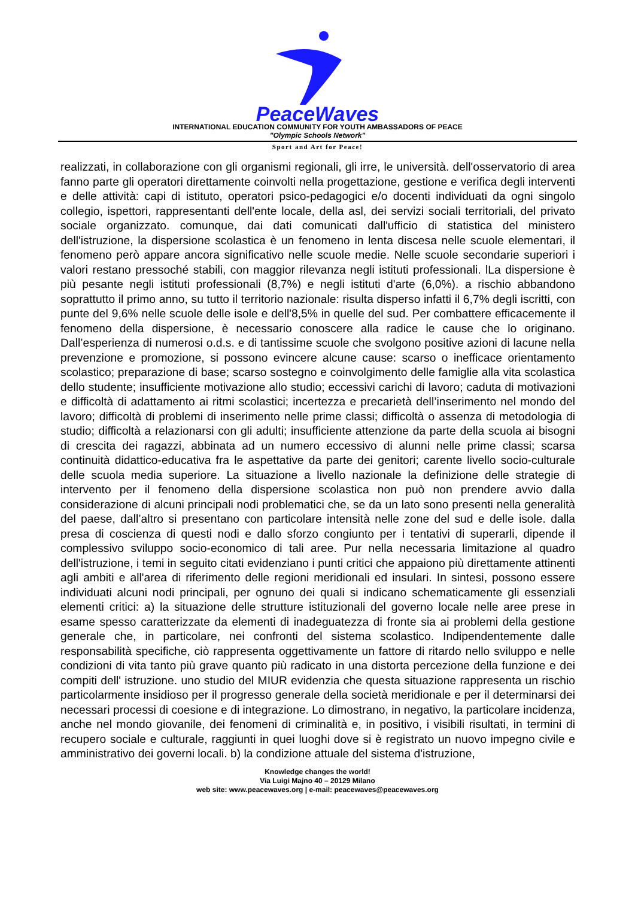PeaceWaves
INTERNATIONAL EDUCATION COMMUNITY FOR YOUTH AMBASSADORS OF PEACE
"Olympic Schools Network"
Sport and Art for Peace!
realizzati, in collaborazione con gli organismi regionali, gli irre, le università. dell'osservatorio di area fanno parte gli operatori direttamente coinvolti nella progettazione, gestione e verifica degli interventi e delle attività: capi di istituto, operatori psico-pedagogici e/o docenti individuati da ogni singolo collegio, ispettori, rappresentanti dell'ente locale, della asl, dei servizi sociali territoriali, del privato sociale organizzato. comunque, dai dati comunicati dall'ufficio di statistica del ministero dell'istruzione, la dispersione scolastica è un fenomeno in lenta discesa nelle scuole elementari, il fenomeno però appare ancora significativo nelle scuole medie. Nelle scuole secondarie superiori i valori restano pressoché stabili, con maggior rilevanza negli istituti professionali. lLa dispersione è più pesante negli istituti professionali (8,7%) e negli istituti d'arte (6,0%). a rischio abbandono soprattutto il primo anno, su tutto il territorio nazionale: risulta disperso infatti il 6,7% degli iscritti, con punte del 9,6% nelle scuole delle isole e dell'8,5% in quelle del sud. Per combattere efficacemente il fenomeno della dispersione, è necessario conoscere alla radice le cause che lo originano. Dall’esperienza di numerosi o.d.s. e di tantissime scuole che svolgono positive azioni di lacune nella prevenzione e promozione, si possono evincere alcune cause: scarso o inefficace orientamento scolastico; preparazione di base; scarso sostegno e coinvolgimento delle famiglie alla vita scolastica dello studente; insufficiente motivazione allo studio; eccessivi carichi di lavoro; caduta di motivazioni e difficoltà di adattamento ai ritmi scolastici; incertezza e precarietà dell’inserimento nel mondo del lavoro; difficoltà di problemi di inserimento nelle prime classi; difficoltà o assenza di metodologia di studio; difficoltà a relazionarsi con gli adulti; insufficiente attenzione da parte della scuola ai bisogni di crescita dei ragazzi, abbinata ad un numero eccessivo di alunni nelle prime classi; scarsa continuità didattico-educativa fra le aspettative da parte dei genitori; carente livello socio-culturale delle scuola media superiore. La situazione a livello nazionale la definizione delle strategie di intervento per il fenomeno della dispersione scolastica non può non prendere avvio dalla considerazione di alcuni principali nodi problematici che, se da un lato sono presenti nella generalità del paese, dall’altro si presentano con particolare intensità nelle zone del sud e delle isole. dalla presa di coscienza di questi nodi e dallo sforzo congiunto per i tentativi di superarli, dipende il complessivo sviluppo socio-economico di tali aree. Pur nella necessaria limitazione al quadro dell'istruzione, i temi in seguito citati evidenziano i punti critici che appaiono più direttamente attinenti agli ambiti e all'area di riferimento delle regioni meridionali ed insulari. In sintesi, possono essere individuati alcuni nodi principali, per ognuno dei quali si indicano schematicamente gli essenziali elementi critici: a) la situazione delle strutture istituzionali del governo locale nelle aree prese in esame spesso caratterizzate da elementi di inadeguatezza di fronte sia ai problemi della gestione generale che, in particolare, nei confronti del sistema scolastico. Indipendentemente dalle responsabilità specifiche, ciò rappresenta oggettivamente un fattore di ritardo nello sviluppo e nelle condizioni di vita tanto più grave quanto più radicato in una distorta percezione della funzione e dei compiti dell' istruzione. uno studio del MIUR evidenzia che questa situazione rappresenta un rischio particolarmente insidioso per il progresso generale della società meridionale e per il determinarsi dei necessari processi di coesione e di integrazione. Lo dimostrano, in negativo, la particolare incidenza, anche nel mondo giovanile, dei fenomeni di criminalità e, in positivo, i visibili risultati, in termini di recupero sociale e culturale, raggiunti in quei luoghi dove si è registrato un nuovo impegno civile e amministrativo dei governi locali. b) la condizione attuale del sistema d'istruzione,
Knowledge changes the world!
Via Luigi Majno 40 – 20129 Milano
web site: www.peacewaves.org | e-mail: peacewaves@peacewaves.org